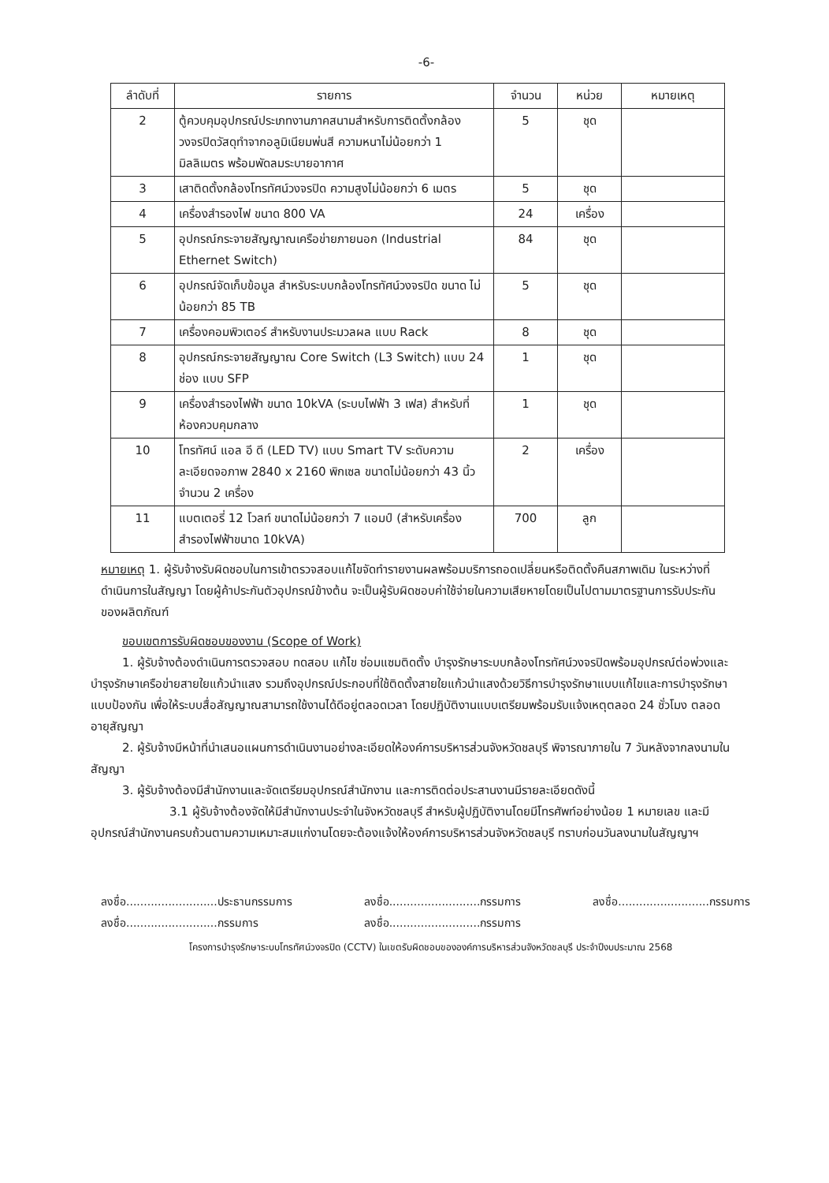-6-
| ลำดับที่ | รายการ | จำนวน | หน่วย | หมายเหตุ |
| --- | --- | --- | --- | --- |
| 2 | ตู้ควบคุมอุปกรณ์ประเภทงานภาคสนามสำหรับการติดตั้งกล้องวงจรปิดวัสดุทำจากอลูมิเนียมพ่นสี ความหนาไม่น้อยกว่า 1 มิลลิเมตร พร้อมพัดลมระบายอากาศ | 5 | ชุด | |
| 3 | เสาติดตั้งกล้องโทรทัศน์วงจรปิด ความสูงไม่น้อยกว่า 6 เมตร | 5 | ชุด | |
| 4 | เครื่องสำรองไฟ ขนาด 800 VA | 24 | เครื่อง | |
| 5 | อุปกรณ์กระจายสัญญาณเครือข่ายภายนอก (Industrial Ethernet Switch) | 84 | ชุด | |
| 6 | อุปกรณ์จัดเก็บข้อมูล สำหรับระบบกล้องโทรทัศน์วงจรปิด ขนาด ไม่น้อยกว่า 85 TB | 5 | ชุด | |
| 7 | เครื่องคอมพิวเตอร์ สำหรับงานประมวลผล แบบ Rack | 8 | ชุด | |
| 8 | อุปกรณ์กระจายสัญญาณ Core Switch (L3 Switch) แบบ 24 ช่อง แบบ SFP | 1 | ชุด | |
| 9 | เครื่องสำรองไฟฟ้า ขนาด 10kVA (ระบบไฟฟ้า 3 เฟส) สำหรับที่ห้องควบคุมกลาง | 1 | ชุด | |
| 10 | โทรทัศน์ แอล อี ดี (LED TV) แบบ Smart TV ระดับความละเอียดจอภาพ 2840 x 2160 พิกเซล ขนาดไม่น้อยกว่า 43 นิ้ว จำนวน 2 เครื่อง | 2 | เครื่อง | |
| 11 | แบตเตอรี่ 12 โวลท์ ขนาดไม่น้อยกว่า 7 แอมป์ (สำหรับเครื่องสำรองไฟฟ้าขนาด 10kVA) | 700 | ลูก | |
หมายเหตุ 1. ผู้รับจ้างรับผิดชอบในการเข้าตรวจสอบแก้ไขจัดทำรายงานผลพร้อมบริการถอดเปลี่ยนหรือติดตั้งคืนสภาพเดิม ในระหว่างที่ดำเนินการในสัญญา โดยผู้ค้าประกันตัวอุปกรณ์ข้างต้น จะเป็นผู้รับผิดชอบค่าใช้จ่ายในความเสียหายโดยเป็นไปตามมาตรฐานการรับประกันของผลิตภัณฑ์
ขอบเขตการรับผิดชอบของงาน (Scope of Work)
1. ผู้รับจ้างต้องดำเนินการตรวจสอบ ทดสอบ แก้ไข ซ่อมแซมติดตั้ง บำรุงรักษาระบบกล้องโทรทัศน์วงจรปิดพร้อมอุปกรณ์ต่อพ่วงและบำรุงรักษาเครือข่ายสายใยแก้วนำแสง รวมถึงอุปกรณ์ประกอบที่ใช้ติดตั้งสายใยแก้วนำแสงด้วยวิธีการบำรุงรักษาแบบแก้ไขและการบำรุงรักษาแบบป้องกัน เพื่อให้ระบบสื่อสัญญาณสามารถใช้งานได้ดีอยู่ตลอดเวลา โดยปฏิบัติงานแบบเตรียมพร้อมรับแจ้งเหตุตลอด 24 ชั่วโมง ตลอดอายุสัญญา
2. ผู้รับจ้างมีหน้าที่นำเสนอแผนการดำเนินงานอย่างละเอียดให้องค์การบริหารส่วนจังหวัดชลบุรี พิจารณาภายใน 7 วันหลังจากลงนามในสัญญา
3. ผู้รับจ้างต้องมีสำนักงานและจัดเตรียมอุปกรณ์สำนักงาน และการติดต่อประสานงานมีรายละเอียดดังนี้
3.1 ผู้รับจ้างต้องจัดให้มีสำนักงานประจำในจังหวัดชลบุรี สำหรับผู้ปฏิบัติงานโดยมีโทรศัพท์อย่างน้อย 1 หมายเลข และมีอุปกรณ์สำนักงานครบถ้วนตามความเหมาะสมแก่งานโดยจะต้องแจ้งให้องค์การบริหารส่วนจังหวัดชลบุรี ทราบก่อนวันลงนามในสัญญาฯ
ลงชื่อ..........................ประธานกรรมการ
ลงชื่อ..........................กรรมการ
ลงชื่อ..........................กรรมการ
ลงชื่อ..........................กรรมการ
ลงชื่อ..........................กรรมการ
โครงการบำรุงรักษาระบบโทรทัศน์วงจรปิด (CCTV) ในเขตรับผิดชอบขององค์การบริหารส่วนจังหวัดชลบุรี ประจำปีงบประมาณ 2568